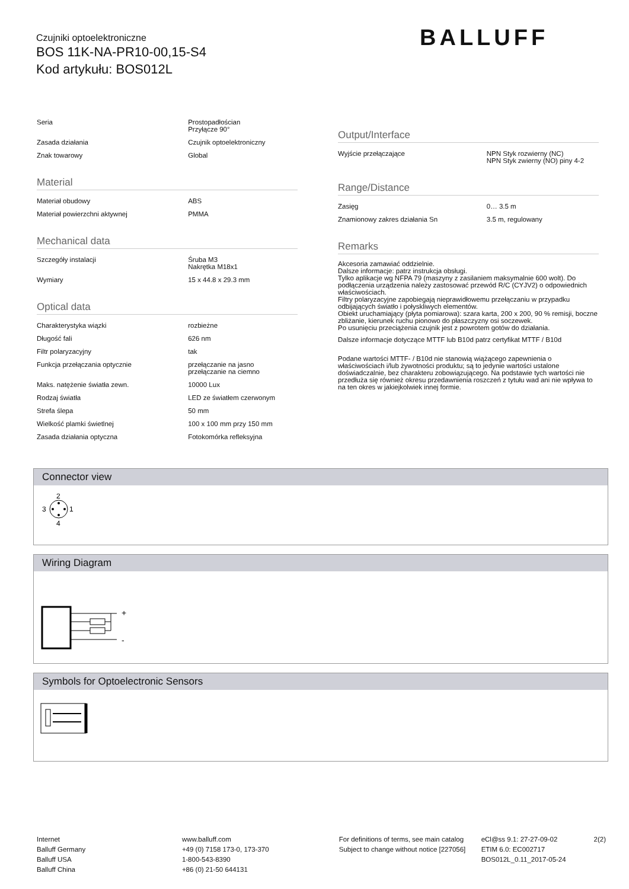Czujniki optoelektroniczne
BOS 11K-NA-PR10-00,15-S4
Kod artykułu: BOS012L
BALLUFF
| Seria | Prostopadłościan Przyłącze 90° |
| Zasada działania | Czujnik optoelektroniczny |
| Znak towarowy | Global |
Material
| Materiał obudowy | ABS |
| Materiał powierzchni aktywnej | PMMA |
Mechanical data
| Szczegóły instalacji | Śruba M3 Nakrętka M18x1 |
| Wymiary | 15 x 44.8 x 29.3 mm |
Optical data
| Charakterystyka wiązki | rozbieżne |
| Długość fali | 626 nm |
| Filtr polaryzacyjny | tak |
| Funkcja przełączania optycznie | przełączanie na jasno przełączanie na ciemno |
| Maks. natężenie światła zewn. | 10000 Lux |
| Rodzaj światła | LED ze światłem czerwonym |
| Strefa ślepa | 50 mm |
| Wielkość plamki świetlnej | 100 x 100 mm przy 150 mm |
| Zasada działania optyczna | Fotokomórka refleksyjna |
Output/Interface
| Wyjście przełączające | NPN Styk rozwierny (NC) NPN Styk zwierny (NO) piny 4-2 |
Range/Distance
| Zasięg | 0… 3.5 m |
| Znamionowy zakres działania Sn | 3.5 m, regulowany |
Remarks
Akcesoria zamawiać oddzielnie.
Dalsze informacje: patrz instrukcja obsługi.
Tylko aplikacje wg NFPA 79 (maszyny z zasilaniem maksymalnie 600 wolt). Do podłączenia urządzenia należy zastosować przewód R/C (CYJV2) o odpowiednich właściwościach.
Filtry polaryzacyjne zapobiegają nieprawidłowemu przełączaniu w przypadku odbijających światło i połyskliwych elementów.
Obiekt uruchamiający (płyta pomiarowa): szara karta, 200 x 200, 90 % remisji, boczne zbliżanie, kierunek ruchu pionowo do płaszczyzny osi soczewek.
Po usunięciu przeciążenia czujnik jest z powrotem gotów do działania.
Dalsze informacje dotyczące MTTF lub B10d patrz certyfikat MTTF / B10d
Podane wartości MTTF- / B10d nie stanowią wiążącego zapewnienia o właściwościach i/lub żywotności produktu; są to jedynie wartości ustalone doświadczalnie, bez charakteru zobowiązującego. Na podstawie tych wartości nie przedłuża się również okresu przedawnienia roszczeń z tytułu wad ani nie wpływa to na ten okres w jakiejkolwiek innej formie.
Connector view
2
4
3
1
Wiring Diagram
+
-
Symbols for Optoelectronic Sensors
Internet
Balluff Germany
Balluff USA
Balluff China
www.balluff.com
+49 (0) 7158 173-0, 173-370
1-800-543-8390
+86 (0) 21-50 644131
For definitions of terms, see main catalog
Subject to change without notice [227056]
eCl@ss 9.1: 27-27-09-02
ETIM 6.0: EC002717
BOS012L_0.11_2017-05-24
2(2)